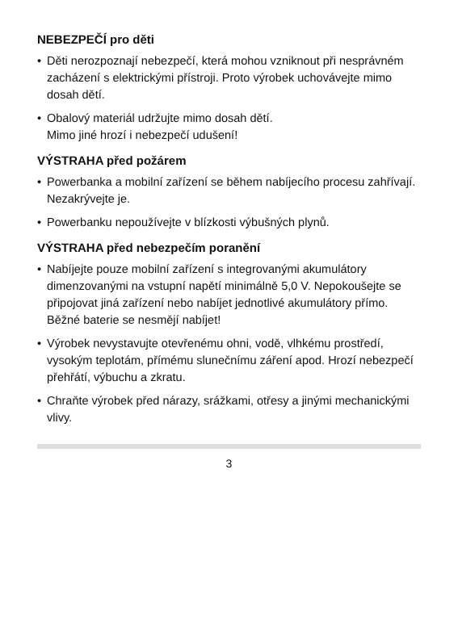NEBEZPEČÍ pro děti
• Děti nerozpoznají nebezpečí, která mohou vzniknout při nesprávném zacházení s elektrickými přístroji. Proto výrobek uchovávejte mimo dosah dětí.
• Obalový materiál udržujte mimo dosah dětí.
Mimo jiné hrozí i nebezpečí udušení!
VÝSTRAHA před požárem
• Powerbanka a mobilní zařízení se během nabíjecího procesu zahřívají. Nezakrývejte je.
• Powerbanku nepoužívejte v blízkosti výbušných plynů.
VÝSTRAHA před nebezpečím poranění
• Nabíjejte pouze mobilní zařízení s integrovanými akumulátory dimenzovanými na vstupní napětí minimálně 5,0 V. Nepokoušejte se připojovat jiná zařízení nebo nabíjet jednotlivé akumulátory přímo. Běžné baterie se nesmějí nabíjet!
• Výrobek nevystavujte otevřenému ohni, vodě, vlhkému prostředí, vysokým teplotám, přímému slunečnímu záření apod. Hrozí nebezpečí přehřátí, výbuchu a zkratu.
• Chraňte výrobek před nárazy, srážkami, otřesy a jinými mechanickými vlivy.
3